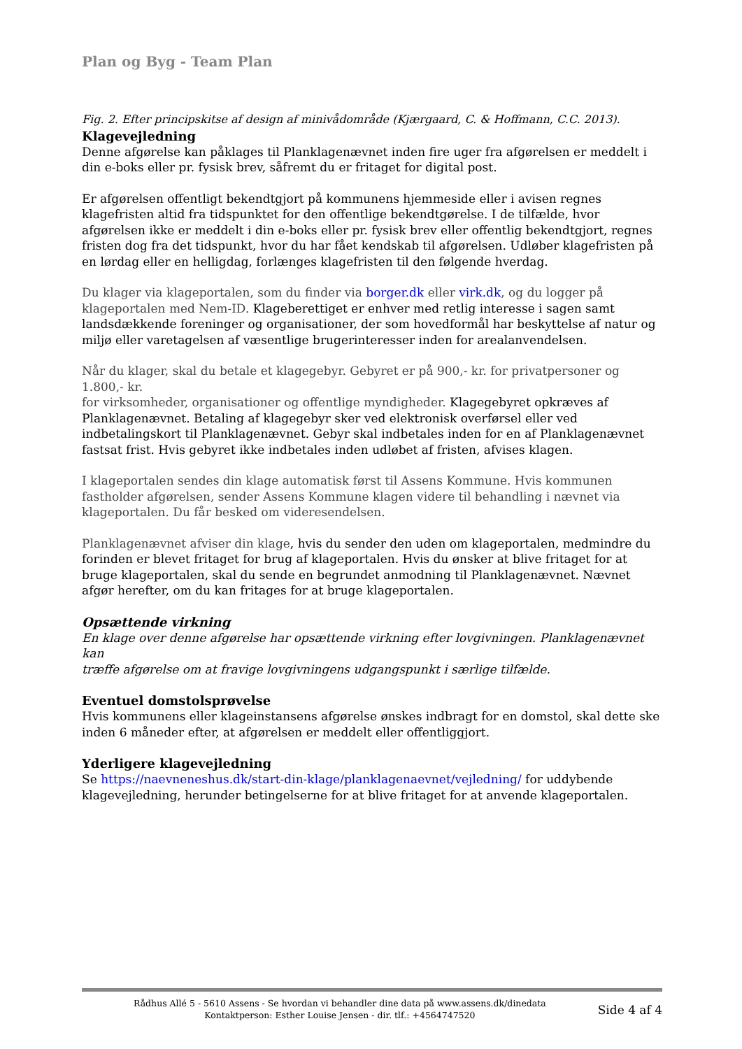Plan og Byg - Team Plan
Fig. 2. Efter principskitse af design af minivådområde (Kjærgaard, C. & Hoffmann, C.C. 2013).
Klagevejledning
Denne afgørelse kan påklages til Planklagenævnet inden fire uger fra afgørelsen er meddelt i din e-boks eller pr. fysisk brev, såfremt du er fritaget for digital post.
Er afgørelsen offentligt bekendtgjort på kommunens hjemmeside eller i avisen regnes klagefristen altid fra tidspunktet for den offentlige bekendtgørelse. I de tilfælde, hvor afgørelsen ikke er meddelt i din e-boks eller pr. fysisk brev eller offentlig bekendtgjort, regnes fristen dog fra det tidspunkt, hvor du har fået kendskab til afgørelsen. Udløber klagefristen på en lørdag eller en helligdag, forlænges klagefristen til den følgende hverdag.
Du klager via klageportalen, som du finder via borger.dk eller virk.dk, og du logger på klageportalen med Nem-ID. Klageberettiget er enhver med retlig interesse i sagen samt landsdækkende foreninger og organisationer, der som hovedformål har beskyttelse af natur og miljø eller varetagelsen af væsentlige brugerinteresser inden for arealanvendelsen.
Når du klager, skal du betale et klagegebyr. Gebyret er på 900,- kr. for privatpersoner og 1.800,- kr.
for virksomheder, organisationer og offentlige myndigheder. Klagegebyret opkræves af Planklagenævnet. Betaling af klagegebyr sker ved elektronisk overførsel eller ved indbetalingskort til Planklagenævnet. Gebyr skal indbetales inden for en af Planklagenævnet fastsat frist. Hvis gebyret ikke indbetales inden udløbet af fristen, afvises klagen.
I klageportalen sendes din klage automatisk først til Assens Kommune. Hvis kommunen fastholder afgørelsen, sender Assens Kommune klagen videre til behandling i nævnet via klageportalen. Du får besked om videresendelsen.
Planklagenævnet afviser din klage, hvis du sender den uden om klageportalen, medmindre du forinden er blevet fritaget for brug af klageportalen. Hvis du ønsker at blive fritaget for at bruge klageportalen, skal du sende en begrundet anmodning til Planklagenævnet. Nævnet afgør herefter, om du kan fritages for at bruge klageportalen.
Opsættende virkning
En klage over denne afgørelse har opsættende virkning efter lovgivningen. Planklagenævnet kan
træffe afgørelse om at fravige lovgivningens udgangspunkt i særlige tilfælde.
Eventuel domstolsprøvelse
Hvis kommunens eller klageinstansens afgørelse ønskes indbragt for en domstol, skal dette ske inden 6 måneder efter, at afgørelsen er meddelt eller offentliggjort.
Yderligere klagevejledning
Se https://naevneneshus.dk/start-din-klage/planklagenaevnet/vejledning/ for uddybende klagevejledning, herunder betingelserne for at blive fritaget for at anvende klageportalen.
Rådhus Allé 5 - 5610 Assens - Se hvordan vi behandler dine data på www.assens.dk/dinedata
Kontaktperson: Esther Louise Jensen - dir. tlf.: +4564747520
Side 4 af 4